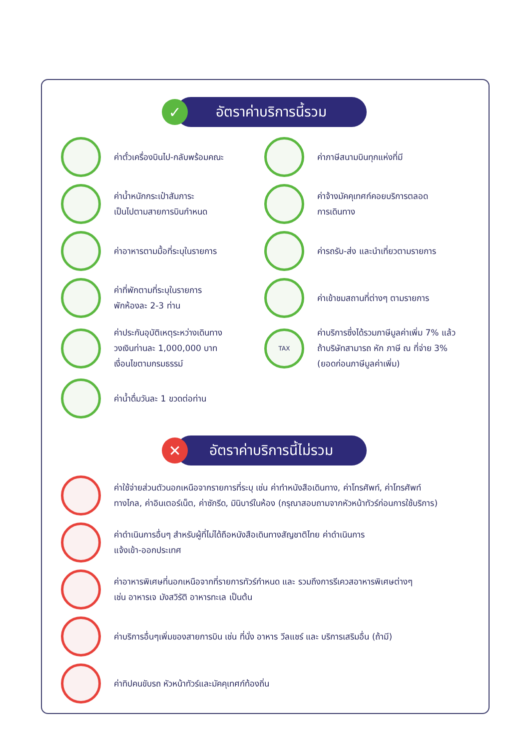✓
อัตราค่าบริการนี้รวม
ค่าตั๋วเครื่องบินไป-กลับพร้อมคณะ
ค่าภาษีสนามบินทุกแห่งที่มี
ค่าน้ำหนักกระเป๋าสัมภาระ
เป็นไปตามสายการบินกำหนด
ค่าจ้างมัคคุเทศก์คอยบริการตลอด
การเดินทาง
ค่าอาหารตามมื้อที่ระบุในรายการ
ค่ารถรับ-ส่ง และนำเที่ยวตามรายการ
ค่าที่พักตามที่ระบุในรายการ
พักห้องละ 2-3 ท่าน
ค่าเข้าชมสถานที่ต่างๆ ตามรายการ
ค่าประกันอุบัติเหตุระหว่างเดินทาง
วงเงินท่านละ 1,000,000 บาท
เงื่อนไขตามกรมธรรม์
TAX
ค่าบริการซึ่งได้รวมภาษีมูลค่าเพิ่ม 7% แล้ว
ถ้าบริษัทสามารถ หัก ภาษี ณ ที่จ่าย 3%
(ยอดก่อนภาษีมูลค่าเพิ่ม)
ค่าน้ำดื่มวันละ 1 ขวดต่อท่าน
✕
อัตราค่าบริการนี้ไม่รวม
ค่าใช้จ่ายส่วนตัวนอกเหนือจากรายการที่ระบุ เช่น ค่าทำหนังสือเดินทาง, ค่าโทรศัพท์, ค่าโทรศัพท์
ทางไกล, ค่าอินเตอร์เน็ต, ค่าซักรีด, มินิบาร์ในห้อง (กรุณาสอบถามจากหัวหน้าทัวร์ก่อนการใช้บริการ)
ค่าดำเนินการอื่นๆ สำหรับผู้ที่ไม่ได้ถือหนังสือเดินทางสัญชาติไทย ค่าดำเนินการ
แจ้งเข้า-ออกประเทศ
ค่าอาหารพิเศษที่นอกเหนือจากที่รายการทัวร์กำหนด และ รวมถึงการรีเควสอาหารพิเศษต่างๆ
เช่น อาหารเจ มังสวิรัติ อาหารทะเล เป็นต้น
ค่าบริการอื่นๆเพิ่มของสายการบิน เช่น ที่นั่ง อาหาร วีลแชร์ และ บริการเสริมอื่น (ถ้ามี)
ค่าทิปคนขับรถ หัวหน้าทัวร์และมัคคุเทศก์ท้องถิ่น